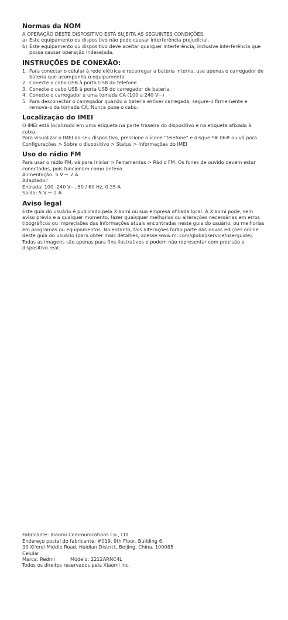Normas da NOM
A OPERAÇÃO DESTE DISPOSITIVO ESTÁ SUJEITA ÀS SEGUINTES CONDIÇÕES:
a) Este equipamento ou dispositivo não pode causar interferência prejudicial.
b) Este equipamento ou dispositivo deve aceitar qualquer interferência, inclusive interferência que possa causar operação indesejada.
INSTRUÇÕES DE CONEXÃO:
1. Para conectar o celular à rede elétrica e recarregar a bateria interna, use apenas o carregador de bateria que acompanha o equipamento.
2. Conecte o cabo USB à porta USB do telefone.
3. Conecte o cabo USB à porta USB do carregador de bateria.
4. Conecte o carregador a uma tomada CA (100 a 240 V~)
5. Para desconectar o carregador quando a bateria estiver carregada, segure-o firmemente e remova-o da tomada CA. Nunca puxe o cabo.
Localização do IMEI
O IMEI está localizado em uma etiqueta na parte traseira do dispositivo e na etiqueta afixada à caixa.
Para visualizar o IMEI do seu dispositivo, pressione o ícone "telefone" e disque *# 06# ou vá para Configurações > Sobre o dispositivo > Status > Informações do IMEI
Uso do rádio FM
Para usar o rádio FM, vá para Iniciar > Ferramentas > Rádio FM. Os fones de ouvido devem estar conectados, pois funcionam como antena.
Alimentação: 5 V ⎓ 2 A
Adaptador:
Entrada: 100 -240 V~, 50 / 60 Hz, 0.35 A
Saída: 5 V ⎓ 2 A
Aviso legal
Este guia do usuário é publicado pela Xiaomi ou sua empresa afiliada local. A Xiaomi pode, sem aviso prévio e a qualquer momento, fazer quaisquer melhorias ou alterações necessárias em erros tipográficos ou imprecisões das informações atuais encontradas neste guia do usuário, ou melhorias em programas ou equipamentos. No entanto, tais alterações farão parte das novas edições online deste guia do usuário (para obter mais detalhes, acesse www.mi.com/global/service/userguide). Todas as imagens são apenas para fins ilustrativos e podem não representar com precisão o dispositivo real.
Fabricante: Xiaomi Communications Co., Ltd.
Endereço postal do fabricante: #019, 9th Floor, Building 6,
33 Xi'erqi Middle Road, Haidian District, Beijing, China, 100085
Celular
Marca: Redmi Modelo: 2212ARNC4L
Todos os direitos reservados pela Xiaomi Inc.